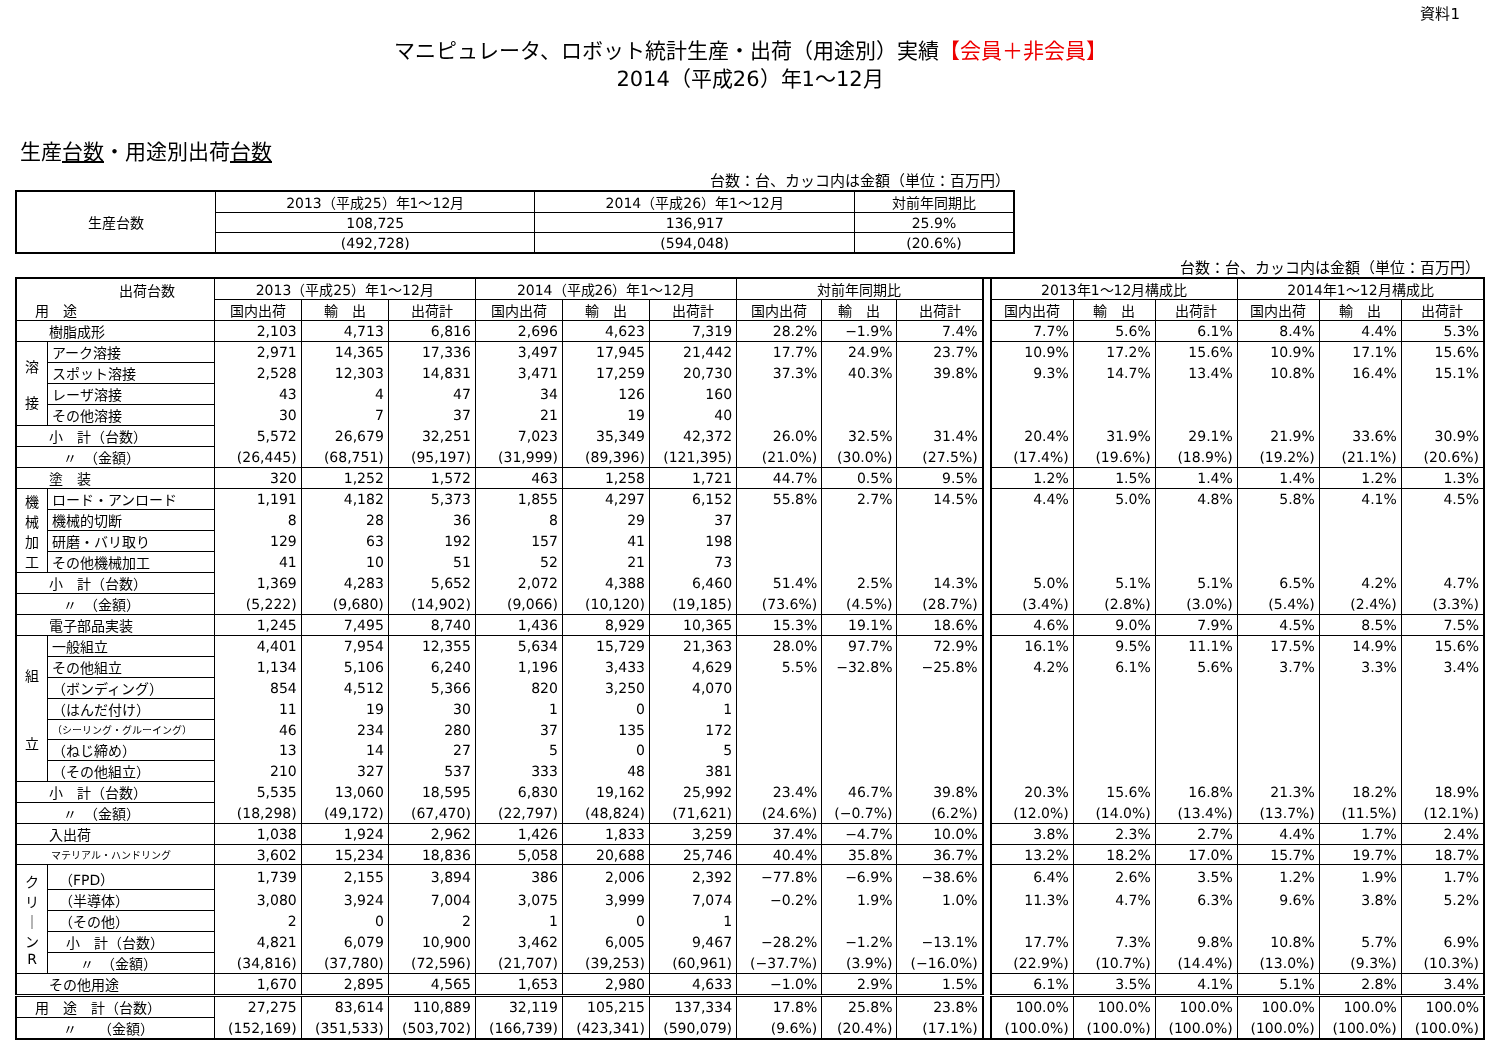資料1
マニピュレータ、ロボット統計生産・出荷（用途別）実績【会員＋非会員】
2014（平成26）年1～12月
生産台数・用途別出荷台数
台数：台、カッコ内は金額（単位：百万円）
| 生産台数 | 2013（平成25）年1～12月 | 2014（平成26）年1～12月 | 対前年同期比 |
| --- | --- | --- | --- |
| | 108,725 | 136,917 | 25.9% |
| | (492,728) | (594,048) | (20.6%) |
台数：台、カッコ内は金額（単位：百万円）
| 出荷台数 用 途 | | 2013（平成25）年1～12月 | | | 2014（平成26）年1～12月 | | | 対前年同期比 | | | | 2013年1～12月構成比 | | | 2014年1～12月構成比 | | |
| | | 国内出荷 | 輸 出 | 出荷計 | 国内出荷 | 輸 出 | 出荷計 | 国内出荷 | 輸 出 | 出荷計 | | 国内出荷 | 輸 出 | 出荷計 | 国内出荷 | 輸 出 | 出荷計 |
| 樹脂成形 | | 2,103 | 4,713 | 6,816 | 2,696 | 4,623 | 7,319 | 28.2% | −1.9% | 7.4% | | 7.7% | 5.6% | 6.1% | 8.4% | 4.4% | 5.3% |
| 溶 接 | アーク溶接 | 2,971 | 14,365 | 17,336 | 3,497 | 17,945 | 21,442 | 17.7% | 24.9% | 23.7% | | 10.9% | 17.2% | 15.6% | 10.9% | 17.1% | 15.6% |
| | スポット溶接 | 2,528 | 12,303 | 14,831 | 3,471 | 17,259 | 20,730 | 37.3% | 40.3% | 39.8% | | 9.3% | 14.7% | 13.4% | 10.8% | 16.4% | 15.1% |
| | レーザ溶接 | 43 | 4 | 47 | 34 | 126 | 160 | | | | | | | | | | |
| | その他溶接 | 30 | 7 | 37 | 21 | 19 | 40 | | | | | | | | | | |
| 小 計（台数） | | 5,572 | 26,679 | 32,251 | 7,023 | 35,349 | 42,372 | 26.0% | 32.5% | 31.4% | | 20.4% | 31.9% | 29.1% | 21.9% | 33.6% | 30.9% |
| 〃 （金額） | | (26,445) | (68,751) | (95,197) | (31,999) | (89,396) | (121,395) | (21.0%) | (30.0%) | (27.5%) | | (17.4%) | (19.6%) | (18.9%) | (19.2%) | (21.1%) | (20.6%) |
| 塗 装 | | 320 | 1,252 | 1,572 | 463 | 1,258 | 1,721 | 44.7% | 0.5% | 9.5% | | 1.2% | 1.5% | 1.4% | 1.4% | 1.2% | 1.3% |
| 機 械 加 工 | ロード・アンロード | 1,191 | 4,182 | 5,373 | 1,855 | 4,297 | 6,152 | 55.8% | 2.7% | 14.5% | | 4.4% | 5.0% | 4.8% | 5.8% | 4.1% | 4.5% |
| | 機械的切断 | 8 | 28 | 36 | 8 | 29 | 37 | | | | | | | | | | |
| | 研磨・バリ取り | 129 | 63 | 192 | 157 | 41 | 198 | | | | | | | | | | |
| | その他機械加工 | 41 | 10 | 51 | 52 | 21 | 73 | | | | | | | | | | |
| 小 計（台数） | | 1,369 | 4,283 | 5,652 | 2,072 | 4,388 | 6,460 | 51.4% | 2.5% | 14.3% | | 5.0% | 5.1% | 5.1% | 6.5% | 4.2% | 4.7% |
| 〃 （金額） | | (5,222) | (9,680) | (14,902) | (9,066) | (10,120) | (19,185) | (73.6%) | (4.5%) | (28.7%) | | (3.4%) | (2.8%) | (3.0%) | (5.4%) | (2.4%) | (3.3%) |
| 電子部品実装 | | 1,245 | 7,495 | 8,740 | 1,436 | 8,929 | 10,365 | 15.3% | 19.1% | 18.6% | | 4.6% | 9.0% | 7.9% | 4.5% | 8.5% | 7.5% |
| 組 立 | 一般組立 | 4,401 | 7,954 | 12,355 | 5,634 | 15,729 | 21,363 | 28.0% | 97.7% | 72.9% | | 16.1% | 9.5% | 11.1% | 17.5% | 14.9% | 15.6% |
| | その他組立 | 1,134 | 5,106 | 6,240 | 1,196 | 3,433 | 4,629 | 5.5% | −32.8% | −25.8% | | 4.2% | 6.1% | 5.6% | 3.7% | 3.3% | 3.4% |
| | （ボンディング） | 854 | 4,512 | 5,366 | 820 | 3,250 | 4,070 | | | | | | | | | | |
| | （はんだ付け） | 11 | 19 | 30 | 1 | 0 | 1 | | | | | | | | | | |
| | （シーリング・グルーイング） | 46 | 234 | 280 | 37 | 135 | 172 | | | | | | | | | | |
| | （ねじ締め） | 13 | 14 | 27 | 5 | 0 | 5 | | | | | | | | | | |
| | （その他組立） | 210 | 327 | 537 | 333 | 48 | 381 | | | | | | | | | | |
| 小 計（台数） | | 5,535 | 13,060 | 18,595 | 6,830 | 19,162 | 25,992 | 23.4% | 46.7% | 39.8% | | 20.3% | 15.6% | 16.8% | 21.3% | 18.2% | 18.9% |
| 〃 （金額） | | (18,298) | (49,172) | (67,470) | (22,797) | (48,824) | (71,621) | (24.6%) | (−0.7%) | (6.2%) | | (12.0%) | (14.0%) | (13.4%) | (13.7%) | (11.5%) | (12.1%) |
| 入出荷 | | 1,038 | 1,924 | 2,962 | 1,426 | 1,833 | 3,259 | 37.4% | −4.7% | 10.0% | | 3.8% | 2.3% | 2.7% | 4.4% | 1.7% | 2.4% |
| マテリアル・ハンドリング | | 3,602 | 15,234 | 18,836 | 5,058 | 20,688 | 25,746 | 40.4% | 35.8% | 36.7% | | 13.2% | 18.2% | 17.0% | 15.7% | 19.7% | 18.7% |
| ク リ ｜ ン R | （FPD） | 1,739 | 2,155 | 3,894 | 386 | 2,006 | 2,392 | −77.8% | −6.9% | −38.6% | | 6.4% | 2.6% | 3.5% | 1.2% | 1.9% | 1.7% |
| | （半導体） | 3,080 | 3,924 | 7,004 | 3,075 | 3,999 | 7,074 | −0.2% | 1.9% | 1.0% | | 11.3% | 4.7% | 6.3% | 9.6% | 3.8% | 5.2% |
| | （その他） | 2 | 0 | 2 | 1 | 0 | 1 | | | | | | | | | | |
| | 小 計（台数） | 4,821 | 6,079 | 10,900 | 3,462 | 6,005 | 9,467 | −28.2% | −1.2% | −13.1% | | 17.7% | 7.3% | 9.8% | 10.8% | 5.7% | 6.9% |
| | 〃 （金額） | (34,816) | (37,780) | (72,596) | (21,707) | (39,253) | (60,961) | (−37.7%) | (3.9%) | (−16.0%) | | (22.9%) | (10.7%) | (14.4%) | (13.0%) | (9.3%) | (10.3%) |
| その他用途 | | 1,670 | 2,895 | 4,565 | 1,653 | 2,980 | 4,633 | −1.0% | 2.9% | 1.5% | | 6.1% | 3.5% | 4.1% | 5.1% | 2.8% | 3.4% |
| 用 途 計（台数） | | 27,275 | 83,614 | 110,889 | 32,119 | 105,215 | 137,334 | 17.8% | 25.8% | 23.8% | | 100.0% | 100.0% | 100.0% | 100.0% | 100.0% | 100.0% |
| 〃 （金額） | | (152,169) | (351,533) | (503,702) | (166,739) | (423,341) | (590,079) | (9.6%) | (20.4%) | (17.1%) | | (100.0%) | (100.0%) | (100.0%) | (100.0%) | (100.0%) | (100.0%) |